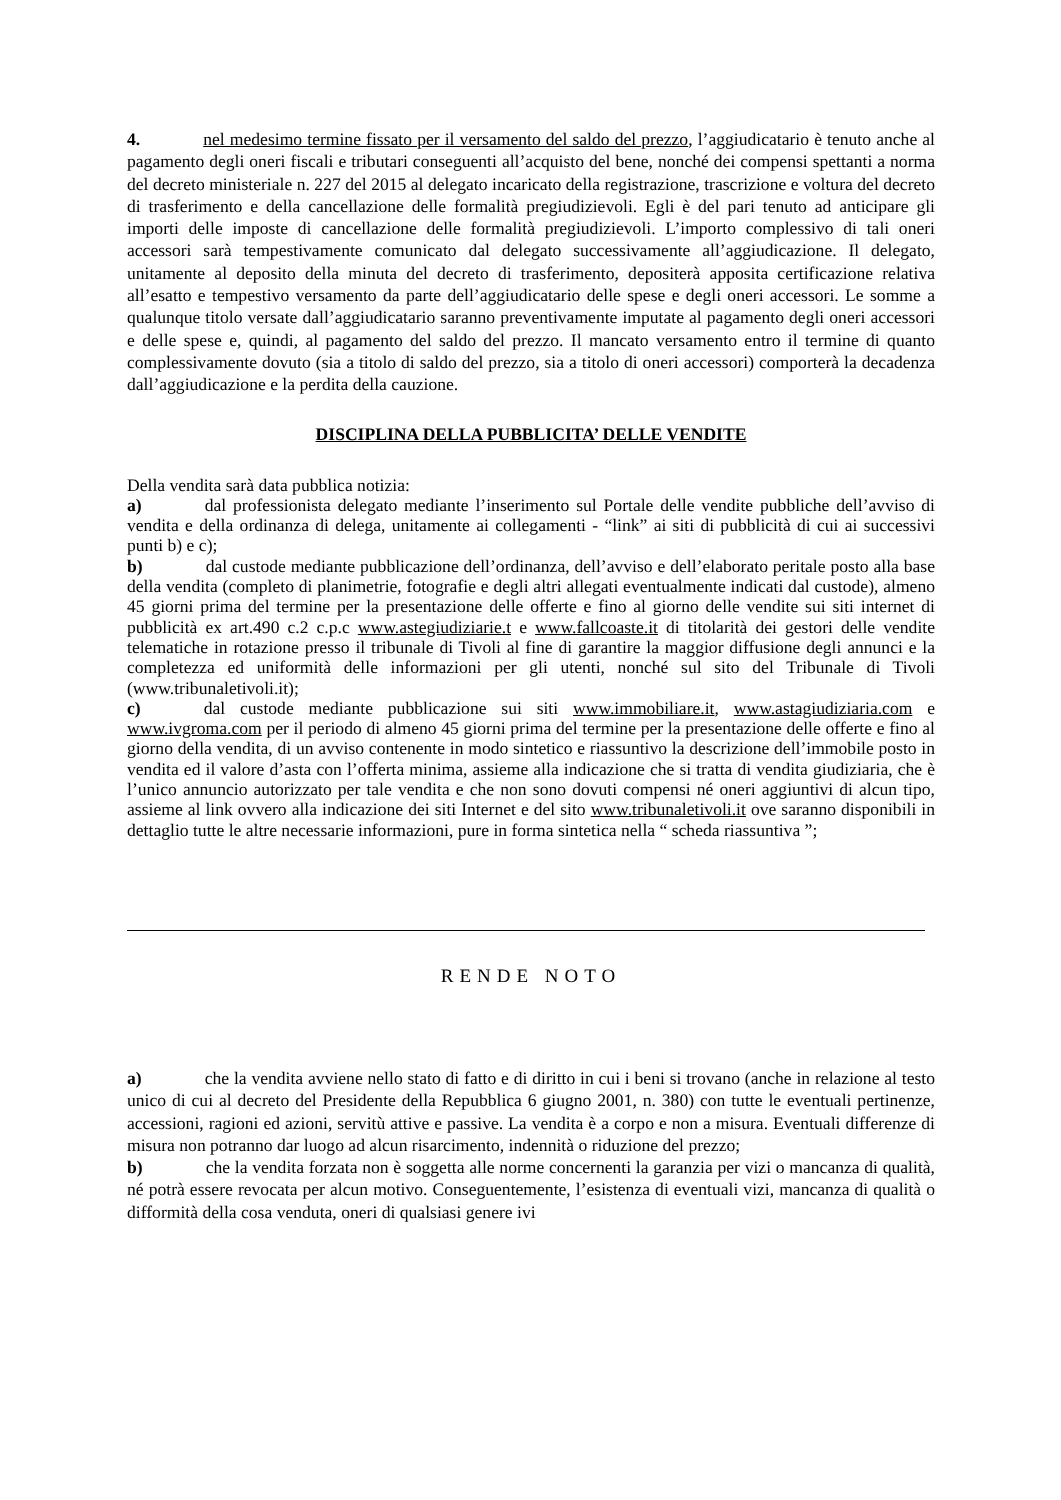4. nel medesimo termine fissato per il versamento del saldo del prezzo, l’aggiudicatario è tenuto anche al pagamento degli oneri fiscali e tributari conseguenti all’acquisto del bene, nonché dei compensi spettanti a norma del decreto ministeriale n. 227 del 2015 al delegato incaricato della registrazione, trascrizione e voltura del decreto di trasferimento e della cancellazione delle formalità pregiudizievoli. Egli è del pari tenuto ad anticipare gli importi delle imposte di cancellazione delle formalità pregiudizievoli. L’importo complessivo di tali oneri accessori sarà tempestivamente comunicato dal delegato successivamente all’aggiudicazione. Il delegato, unitamente al deposito della minuta del decreto di trasferimento, depositerà apposita certificazione relativa all’esatto e tempestivo versamento da parte dell’aggiudicatario delle spese e degli oneri accessori. Le somme a qualunque titolo versate dall’aggiudicatario saranno preventivamente imputate al pagamento degli oneri accessori e delle spese e, quindi, al pagamento del saldo del prezzo. Il mancato versamento entro il termine di quanto complessivamente dovuto (sia a titolo di saldo del prezzo, sia a titolo di oneri accessori) comporterà la decadenza dall’aggiudicazione e la perdita della cauzione.
DISCIPLINA DELLA PUBBLICITA’ DELLE VENDITE
Della vendita sarà data pubblica notizia:
a) dal professionista delegato mediante l’inserimento sul Portale delle vendite pubbliche dell’avviso di vendita e della ordinanza di delega, unitamente ai collegamenti - “link” ai siti di pubblicità di cui ai successivi punti b) e c);
b) dal custode mediante pubblicazione dell’ordinanza, dell’avviso e dell’elaborato peritale posto alla base della vendita (completo di planimetrie, fotografie e degli altri allegati eventualmente indicati dal custode), almeno 45 giorni prima del termine per la presentazione delle offerte e fino al giorno delle vendite sui siti internet di pubblicità ex art.490 c.2 c.p.c www.astegiudiziarie.t e www.fallcoaste.it di titolarità dei gestori delle vendite telematiche in rotazione presso il tribunale di Tivoli al fine di garantire la maggior diffusione degli annunci e la completezza ed uniformità delle informazioni per gli utenti, nonché sul sito del Tribunale di Tivoli (www.tribunaletivoli.it);
c) dal custode mediante pubblicazione sui siti www.immobiliare.it, www.astagiudiziaria.com e www.ivgroma.com per il periodo di almeno 45 giorni prima del termine per la presentazione delle offerte e fino al giorno della vendita, di un avviso contenente in modo sintetico e riassuntivo la descrizione dell’immobile posto in vendita ed il valore d’asta con l’offerta minima, assieme alla indicazione che si tratta di vendita giudiziaria, che è l’unico annuncio autorizzato per tale vendita e che non sono dovuti compensi né oneri aggiuntivi di alcun tipo, assieme al link ovvero alla indicazione dei siti Internet e del sito www.tribunaletivoli.it ove saranno disponibili in dettaglio tutte le altre necessarie informazioni, pure in forma sintetica nella “ scheda riassuntiva ”;
RENDE NOTO
a) che la vendita avviene nello stato di fatto e di diritto in cui i beni si trovano (anche in relazione al testo unico di cui al decreto del Presidente della Repubblica 6 giugno 2001, n. 380) con tutte le eventuali pertinenze, accessioni, ragioni ed azioni, servitù attive e passive. La vendita è a corpo e non a misura. Eventuali differenze di misura non potranno dar luogo ad alcun risarcimento, indennità o riduzione del prezzo;
b) che la vendita forzata non è soggetta alle norme concernenti la garanzia per vizi o mancanza di qualità, né potrà essere revocata per alcun motivo. Conseguentemente, l’esistenza di eventuali vizi, mancanza di qualità o difformità della cosa venduta, oneri di qualsiasi genere ivi